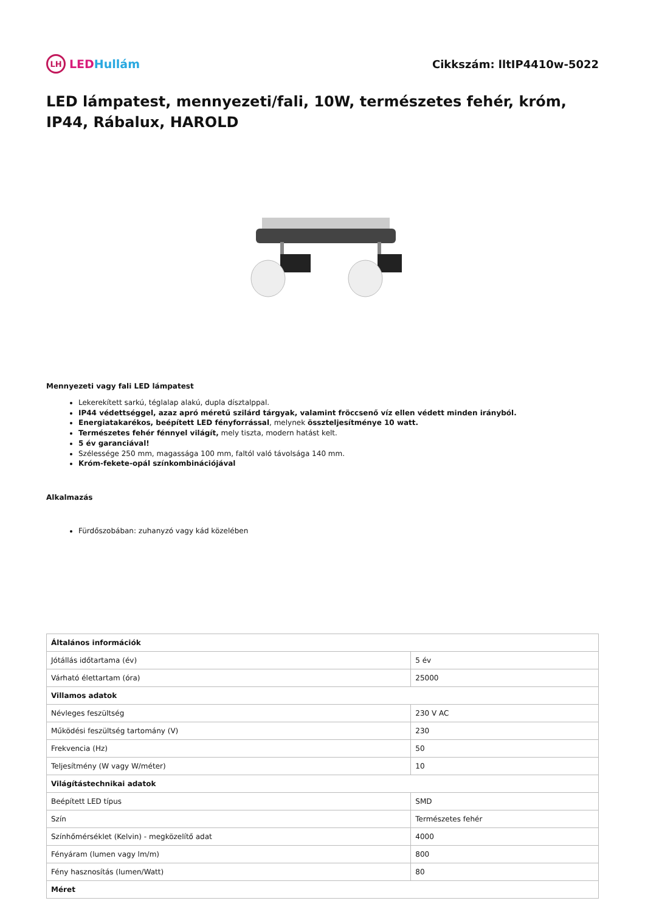LH LED Hullám Cikkszám: lltIP4410w-5022
LED lámpatest, mennyezeti/fali, 10W, természetes fehér, króm, IP44, Rábalux, HAROLD
Mennyezeti vagy fali LED lámpatest
Lekerekített sarkú, téglalap alakú, dupla dísztalppal.
IP44 védettséggel, azaz apró méretű szilárd tárgyak, valamint fröccsenő víz ellen védett minden irányból.
Energiatakarékos, beépített LED fényforrással, melynek összteljesítménye 10 watt.
Természetes fehér fénnyel világít, mely tiszta, modern hatást kelt.
5 év garanciával!
Szélessége 250 mm, magassága 100 mm, faltól való távolsága 140 mm.
Króm-fekete-opál színkombinációjával
Alkalmazás
Fürdőszobában: zuhanyzó vagy kád közelében
| Általános információk | |
| Jótállás időtartama (év) | 5 év |
| Várható élettartam (óra) | 25000 |
| Villamos adatok | |
| Névleges feszültség | 230 V AC |
| Működési feszültség tartomány (V) | 230 |
| Frekvencia (Hz) | 50 |
| Teljesítmény (W vagy W/méter) | 10 |
| Világítástechnikai adatok | |
| Beépített LED típus | SMD |
| Szín | Természetes fehér |
| Színhőmérséklet (Kelvin) - megközelítő adat | 4000 |
| Fényáram (lumen vagy lm/m) | 800 |
| Fény hasznosítás (lumen/Watt) | 80 |
| Méret | |